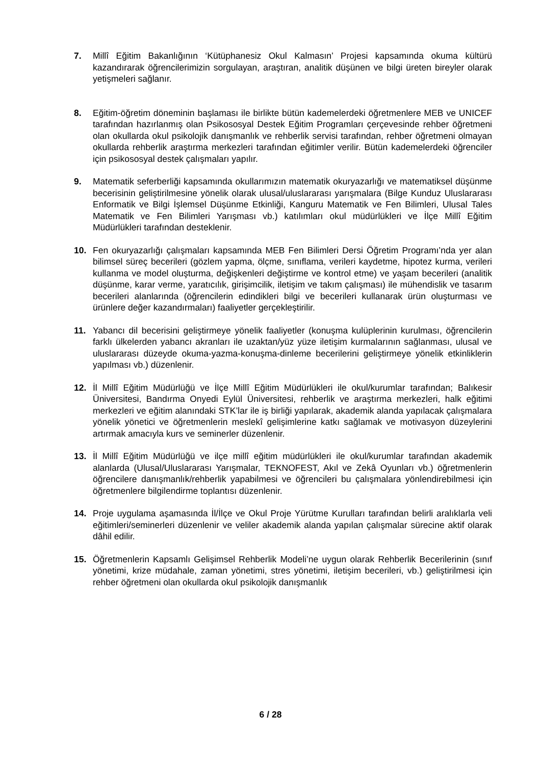7. Millî Eğitim Bakanlığının ‘Kütüphanesiz Okul Kalmasın’ Projesi kapsamında okuma kültürü kazandırarak öğrencilerimizin sorgulayan, araştıran, analitik düşünen ve bilgi üreten bireyler olarak yetişmeleri sağlanır.
8. Eğitim-öğretim döneminin başlaması ile birlikte bütün kademelerdeki öğretmenlere MEB ve UNICEF tarafından hazırlanmış olan Psikososyal Destek Eğitim Programları çerçevesinde rehber öğretmeni olan okullarda okul psikolojik danışmanlık ve rehberlik servisi tarafından, rehber öğretmeni olmayan okullarda rehberlik araştırma merkezleri tarafından eğitimler verilir. Bütün kademelerdeki öğrenciler için psikososyal destek çalışmaları yapılır.
9. Matematik seferberliği kapsamında okullarımızın matematik okuryazarlığı ve matematiksel düşünme becerisinin geliştirilmesine yönelik olarak ulusal/uluslararası yarışmalara (Bilge Kunduz Uluslararası Enformatik ve Bilgi İşlemsel Düşünme Etkinliği, Kanguru Matematik ve Fen Bilimleri, Ulusal Tales Matematik ve Fen Bilimleri Yarışması vb.) katılımları okul müdürlükleri ve İlçe Millî Eğitim Müdürlükleri tarafından desteklenir.
10. Fen okuryazarlığı çalışmaları kapsamında MEB Fen Bilimleri Dersi Öğretim Programı’nda yer alan bilimsel süreç becerileri (gözlem yapma, ölçme, sınıflama, verileri kaydetme, hipotez kurma, verileri kullanma ve model oluşturma, değişkenleri değiştirme ve kontrol etme) ve yaşam becerileri (analitik düşünme, karar verme, yaratıcılık, girişimcilik, iletişim ve takım çalışması) ile mühendislik ve tasarım becerileri alanlarında (öğrencilerin edindikleri bilgi ve becerileri kullanarak ürün oluşturması ve ürünlere değer kazandırmaları) faaliyetler gerçekleştirilir.
11. Yabancı dil becerisini geliştirmeye yönelik faaliyetler (konuşma kulüplerinin kurulması, öğrencilerin farklı ülkelerden yabancı akranları ile uzaktan/yüz yüze iletişim kurmalarının sağlanması, ulusal ve uluslararası düzeyde okuma-yazma-konuşma-dinleme becerilerini geliştirmeye yönelik etkinliklerin yapılması vb.) düzenlenir.
12. İl Millî Eğitim Müdürlüğü ve İlçe Millî Eğitim Müdürlükleri ile okul/kurumlar tarafından; Balıkesir Üniversitesi, Bandırma Onyedi Eylül Üniversitesi, rehberlik ve araştırma merkezleri, halk eğitimi merkezleri ve eğitim alanındaki STK’lar ile iş birliği yapılarak, akademik alanda yapılacak çalışmalara yönelik yönetici ve öğretmenlerin meslekî gelişimlerine katkı sağlamak ve motivasyon düzeylerini artırmak amacıyla kurs ve seminerler düzenlenir.
13. İl Millî Eğitim Müdürlüğü ve ilçe millî eğitim müdürlükleri ile okul/kurumlar tarafından akademik alanlarda (Ulusal/Uluslararası Yarışmalar, TEKNOFEST, Akıl ve Zekâ Oyunları vb.) öğretmenlerin öğrencilere danışmanlık/rehberlik yapabilmesi ve öğrencileri bu çalışmalara yönlendirebilmesi için öğretmenlere bilgilendirme toplantısı düzenlenir.
14. Proje uygulama aşamasında İl/İlçe ve Okul Proje Yürütme Kurulları tarafından belirli aralıklarla veli eğitimleri/seminerleri düzenlenir ve veliler akademik alanda yapılan çalışmalar sürecine aktif olarak dâhil edilir.
15. Öğretmenlerin Kapsamlı Gelişimsel Rehberlik Modeli’ne uygun olarak Rehberlik Becerilerinin (sınıf yönetimi, krize müdahale, zaman yönetimi, stres yönetimi, iletişim becerileri, vb.) geliştirilmesi için rehber öğretmeni olan okullarda okul psikolojik danışmanlık
6 / 28